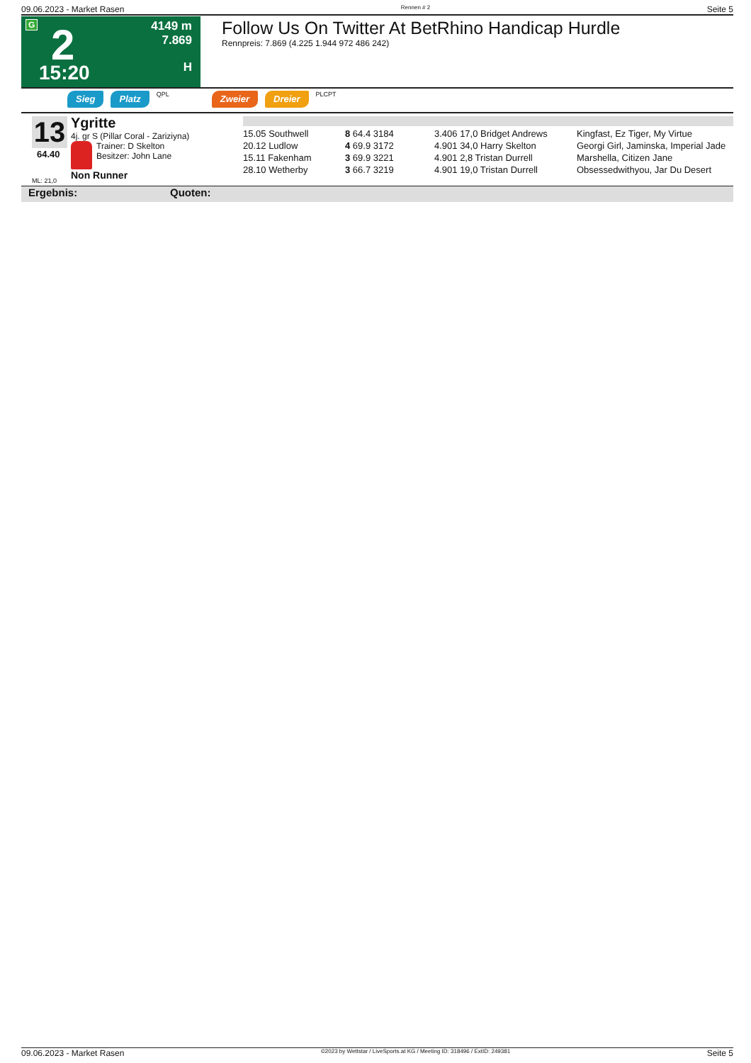09.06.2023 - Market Rasen Rennen # 2 Seite 5
G 2
15:20
4149 m
7.869
H
Follow Us On Twitter At BetRhino Handicap Hurdle
Rennpreis: 7.869 (4.225 1.944 972 486 242)
Sieg Platz QPL Zweier Dreier PLCPT
13
64.40
ML: 21,0
Ygritte
4j. gr S (Pillar Coral - Zariziyna)
Trainer: D Skelton
Besitzer: John Lane
Non Runner
| 15.05 Southwell | 8 64.4 3184 | 3.406 17,0 Bridget Andrews | Kingfast, Ez Tiger, My Virtue |
| 20.12 Ludlow | 4 69.9 3172 | 4.901 34,0 Harry Skelton | Georgi Girl, Jaminska, Imperial Jade |
| 15.11 Fakenham | 3 69.9 3221 | 4.901 2,8 Tristan Durrell | Marshella, Citizen Jane |
| 28.10 Wetherby | 3 66.7 3219 | 4.901 19,0 Tristan Durrell | Obsessedwithyou, Jar Du Desert |
Ergebnis: Quoten:
09.06.2023 - Market Rasen ©2023 by Wettstar / LiveSports.at KG / Meeting ID: 318496 / ExtID: 249381 Seite 5